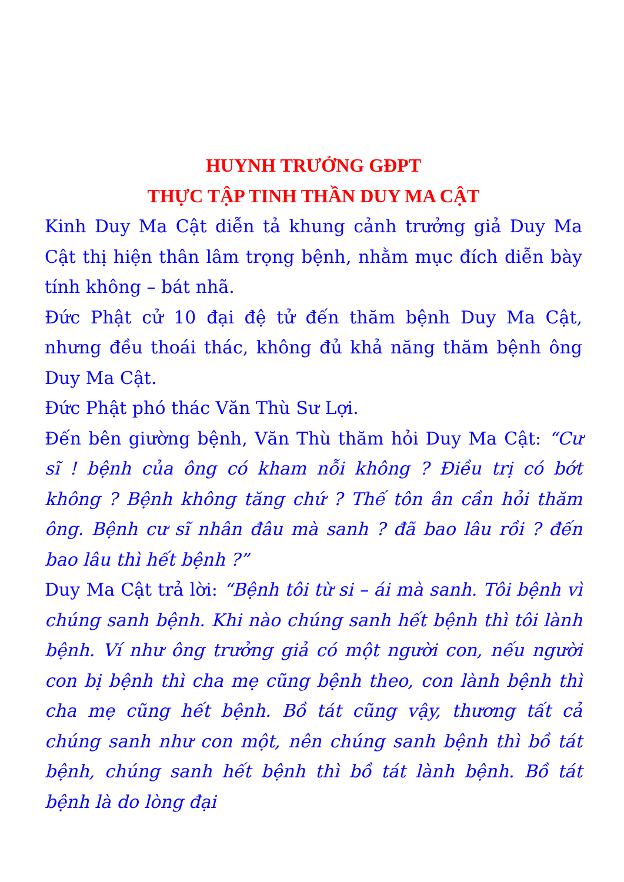HUYNH TRƯỞNG GĐPT
THỰC TẬP TINH THẦN DUY MA CẬT
Kinh Duy Ma Cật diễn tả khung cảnh trưởng giả Duy Ma Cật thị hiện thân lâm trọng bệnh, nhằm mục đích diễn bày tính không – bát nhã.
Đức Phật cử 10 đại đệ tử đến thăm bệnh Duy Ma Cật, nhưng đều thoái thác, không đủ khả năng thăm bệnh ông Duy Ma Cật.
Đức Phật phó thác Văn Thù Sư Lợi.
Đến bên giường bệnh, Văn Thù thăm hỏi Duy Ma Cật: “Cư sĩ ! bệnh của ông có kham nỗi không ? Điều trị có bớt không ? Bệnh không tăng chứ ? Thế tôn ân cần hỏi thăm ông. Bệnh cư sĩ nhân đâu mà sanh ? đã bao lâu rồi ? đến bao lâu thì hết bệnh ?”
Duy Ma Cật trả lời: “Bệnh tôi từ si – ái mà sanh. Tôi bệnh vì chúng sanh bệnh. Khi nào chúng sanh hết bệnh thì tôi lành bệnh. Ví như ông trưởng giả có một người con, nếu người con bị bệnh thì cha mẹ cũng bệnh theo, con lành bệnh thì cha mẹ cũng hết bệnh. Bồ tát cũng vậy, thương tất cả chúng sanh như con một, nên chúng sanh bệnh thì bồ tát bệnh, chúng sanh hết bệnh thì bồ tát lành bệnh. Bồ tát bệnh là do lòng đại